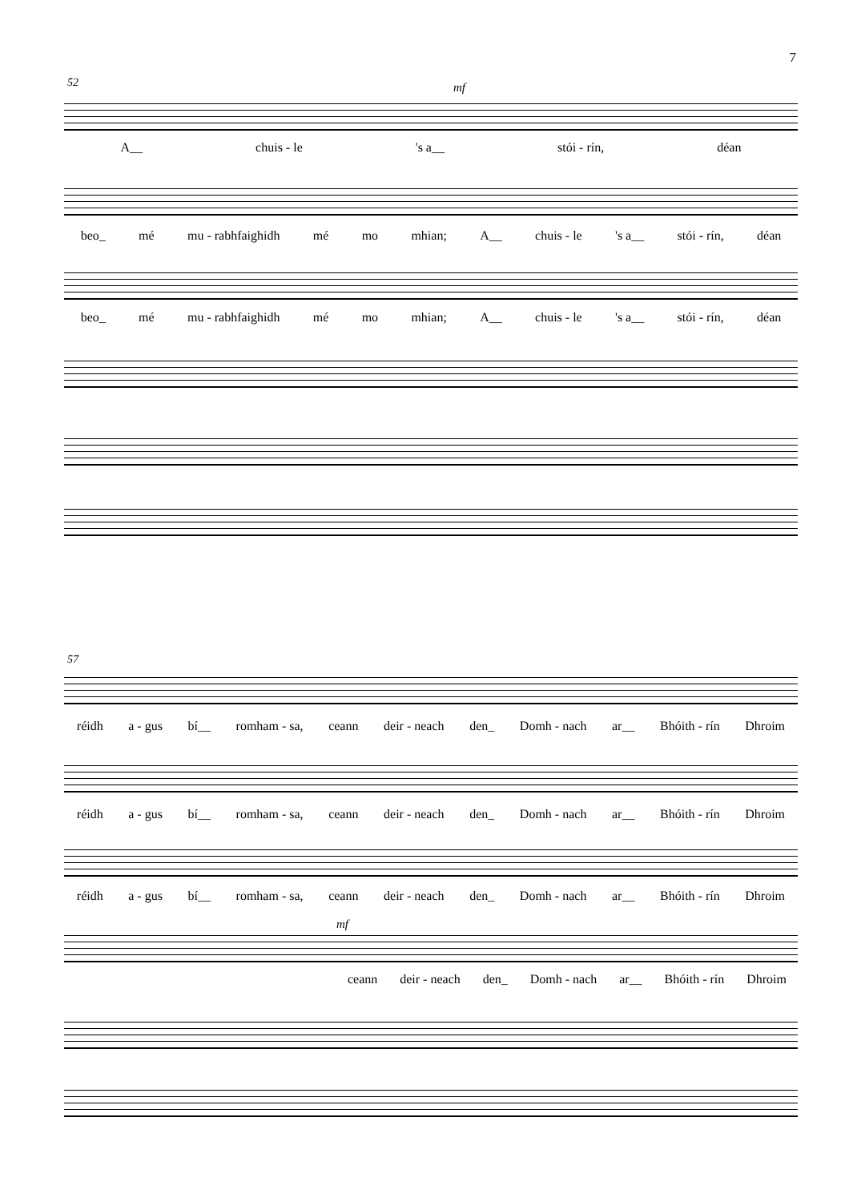7
52 mf
A__ chuis - le 's a__ stói - rín, déan
beo_ mé mu - rabhfaighidh mé mo mhian; A__ chuis - le 's a__ stói - rín, déan
beo_ mé mu - rabhfaighidh mé mo mhian; A__ chuis - le 's a__ stói - rín, déan
57
réidh a - gus bí__ romham - sa, ceann deir - neach den_ Domh - nach ar__ Bhóith - rín Dhroim
réidh a - gus bí__ romham - sa, ceann deir - neach den_ Domh - nach ar__ Bhóith - rín Dhroim
réidh a - gus bí__ romham - sa, ceann deir - neach den_ Domh - nach ar__ Bhóith - rín Dhroim
mf
ceann deir - neach den_ Domh - nach ar__ Bhóith - rín Dhroim